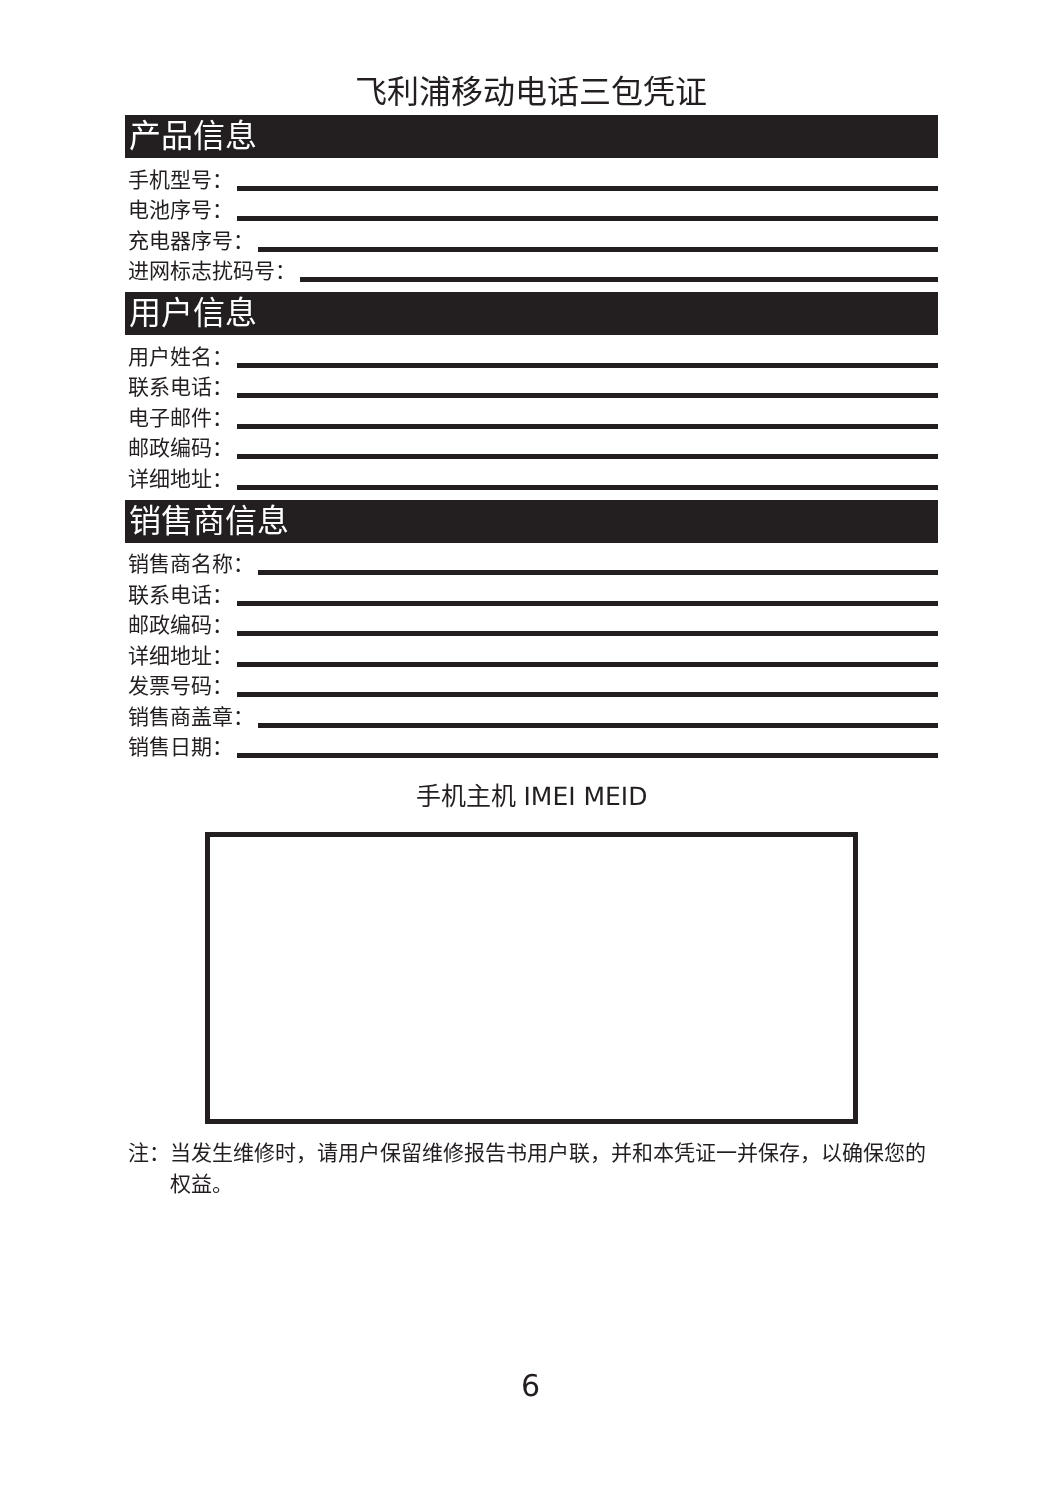飞利浦移动电话三包凭证
产品信息
手机型号：
电池序号：
充电器序号：
进网标志扰码号：
用户信息
用户姓名：
联系电话：
电子邮件：
邮政编码：
详细地址：
销售商信息
销售商名称：
联系电话：
邮政编码：
详细地址：
发票号码：
销售商盖章：
销售日期：
手机主机 IMEI MEID
注： 当发生维修时，请用户保留维修报告书用户联，并和本凭证一并保存，以确保您的权益。
6